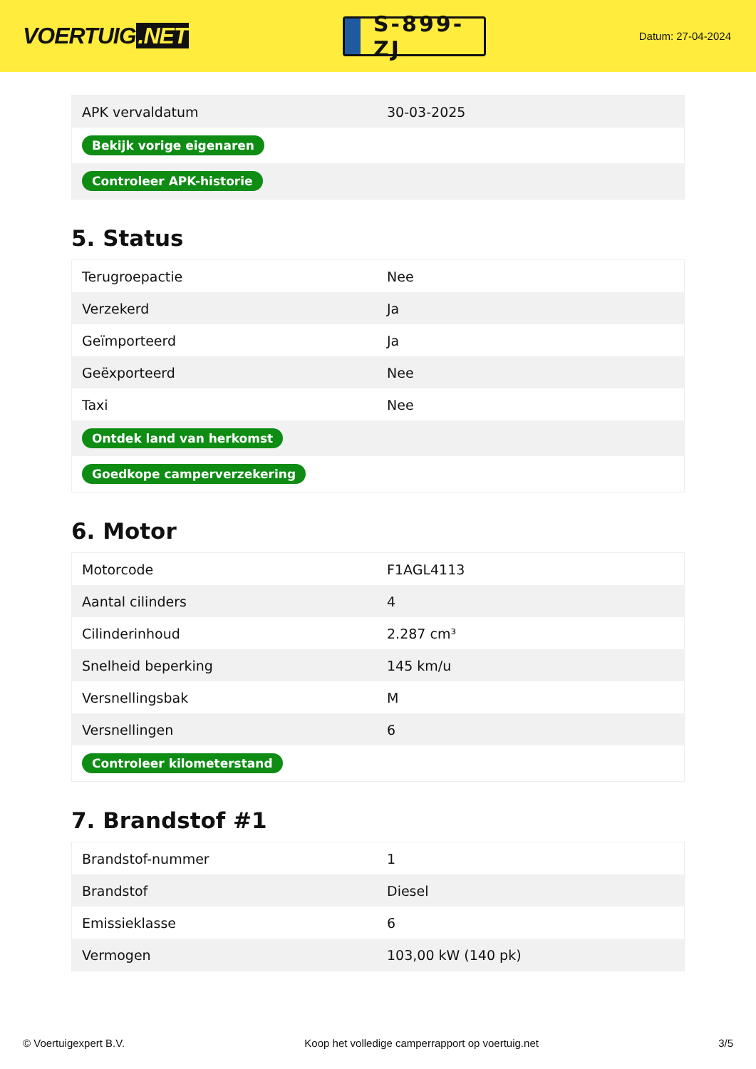VOERTUIG.NET
S-899-ZJ
Datum: 27-04-2024
| APK vervaldatum | 30-03-2025 |
| Bekijk vorige eigenaren | |
| Controleer APK-historie | |
5. Status
| Terugroepactie | Nee |
| Verzekerd | Ja |
| Geïmporteerd | Ja |
| Geëxporteerd | Nee |
| Taxi | Nee |
| Ontdek land van herkomst | |
| Goedkope camperverzekering | |
6. Motor
| Motorcode | F1AGL4113 |
| Aantal cilinders | 4 |
| Cilinderinhoud | 2.287 cm³ |
| Snelheid beperking | 145 km/u |
| Versnellingsbak | M |
| Versnellingen | 6 |
| Controleer kilometerstand | |
7. Brandstof #1
| Brandstof-nummer | 1 |
| Brandstof | Diesel |
| Emissieklasse | 6 |
| Vermogen | 103,00 kW (140 pk) |
© Voertuigexpert B.V. Koop het volledige camperrapport op voertuig.net 3/5